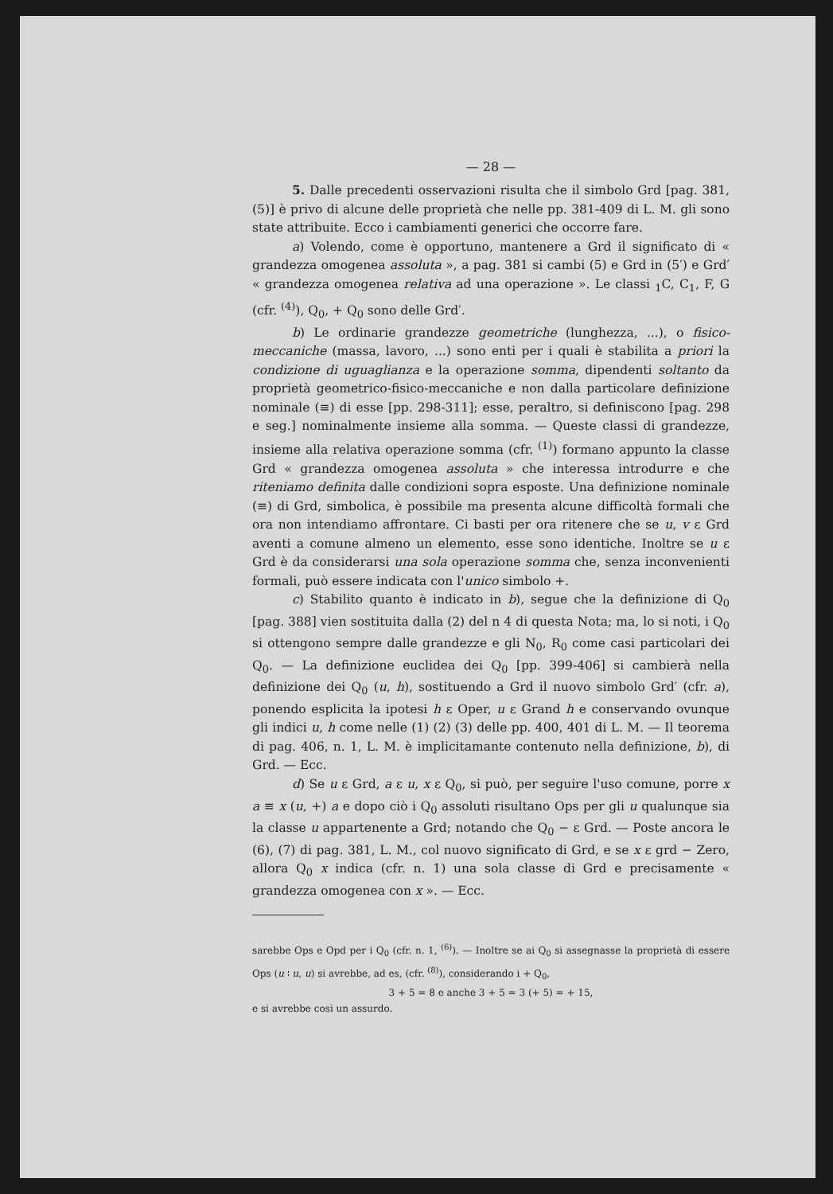— 28 —
5. Dalle precedenti osservazioni risulta che il simbolo Grd [pag. 381, (5)] è privo di alcune delle proprietà che nelle pp. 381-409 di L. M. gli sono state attribuite. Ecco i cambiamenti generici che occorre fare.
a) Volendo, come è opportuno, mantenere a Grd il significato di « grandezza omogenea assoluta », a pag. 381 si cambi (5) e Grd in (5′) e Grd′ « grandezza omogenea relativa ad una operazione ». Le classi <sub>1</sub>C, C<sub>1</sub>, F, G (cfr. <sup>(4)</sup>), Q<sub>0</sub>, + Q<sub>0</sub> sono delle Grd′.
b) Le ordinarie grandezze geometriche (lunghezza, ...), o fisico-meccaniche (massa, lavoro, ...) sono enti per i quali è stabilita a priori la condizione di uguaglianza e la operazione somma, dipendenti soltanto da proprietà geometrico-fisico-meccaniche e non dalla particolare definizione nominale (≡) di esse [pp. 298-311]; esse, peraltro, si definiscono [pag. 298 e seg.] nominalmente insieme alla somma. — Queste classi di grandezze, insieme alla relativa operazione somma (cfr. <sup>(1)</sup>) formano appunto la classe Grd « grandezza omogenea assoluta » che interessa introdurre e che riteniamo definita dalle condizioni sopra esposte. Una definizione nominale (≡) di Grd, simbolica, è possibile ma presenta alcune difficoltà formali che ora non intendiamo affrontare. Ci basti per ora ritenere che se u, v ε Grd aventi a comune almeno un elemento, esse sono identiche. Inoltre se u ε Grd è da considerarsi una sola operazione somma che, senza inconvenienti formali, può essere indicata con l'unico simbolo +.
c) Stabilito quanto è indicato in b), segue che la definizione di Q<sub>0</sub> [pag. 388] vien sostituita dalla (2) del n 4 di questa Nota; ma, lo si noti, i Q<sub>0</sub> si ottengono sempre dalle grandezze e gli N<sub>0</sub>, R<sub>0</sub> come casi particolari dei Q<sub>0</sub>. — La definizione euclidea dei Q<sub>0</sub> [pp. 399-406] si cambierà nella definizione dei Q<sub>0</sub> (u, h), sostituendo a Grd il nuovo simbolo Grd′ (cfr. a), ponendo esplicita la ipotesi h ε Oper, u ε Grand h e conservando ovunque gli indici u, h come nelle (1) (2) (3) delle pp. 400, 401 di L. M. — Il teorema di pag. 406, n. 1, L. M. è implicitamante contenuto nella definizione, b), di Grd. — Ecc.
d) Se u ε Grd, a ε u, x ε Q<sub>0</sub>, si può, per seguire l'uso comune, porre x a ≡ x (u, +) a e dopo ciò i Q<sub>0</sub> assoluti risultano Ops per gli u qualunque sia la classe u appartenente a Grd; notando che Q<sub>0</sub> − ε Grd. — Poste ancora le (6), (7) di pag. 381, L. M., col nuovo significato di Grd, e se x ε grd − Zero, allora Q<sub>0</sub> x indica (cfr. n. 1) una sola classe di Grd e precisamente « grandezza omogenea con x ». — Ecc.
sarebbe Ops e Opd per i Q<sub>0</sub> (cfr. n. 1, <sup>(6)</sup>). — Inoltre se ai Q<sub>0</sub> si assegnasse la proprietà di essere Ops (u ∶ u, u) si avrebbe, ad es, (cfr. <sup>(8)</sup>), considerando i + Q<sub>0</sub>,
3 + 5 = 8 e anche 3 + 5 = 3 (+ 5) = + 15,
e si avrebbe così un assurdo.